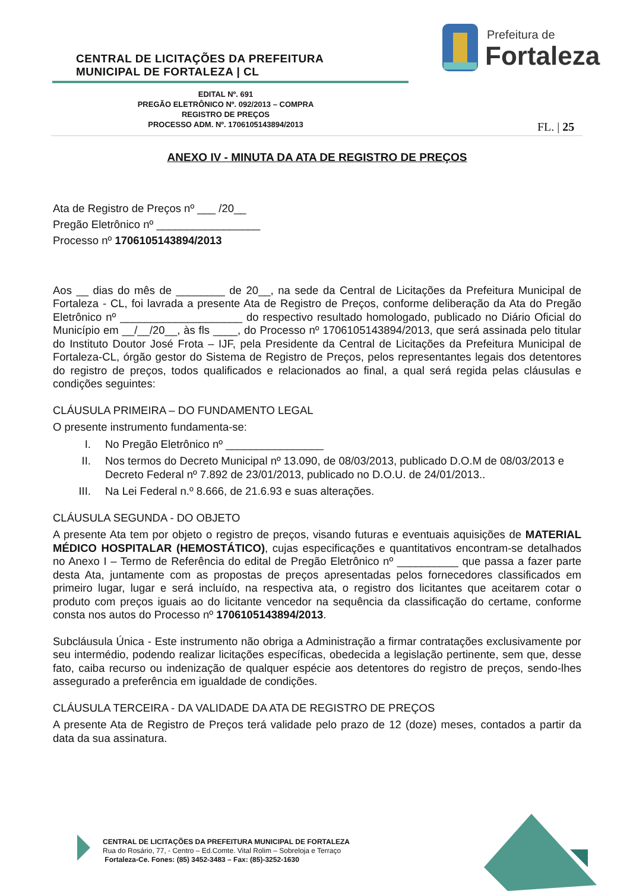CENTRAL DE LICITAÇÕES DA PREFEITURA
MUNICIPAL DE FORTALEZA | CL
Prefeitura de
Fortaleza
EDITAL Nº. 691
PREGÃO ELETRÔNICO Nº. 092/2013 – COMPRA
REGISTRO DE PREÇOS
PROCESSO ADM. Nº. 1706105143894/2013
FL. | 25
ANEXO IV - MINUTA DA ATA DE REGISTRO DE PREÇOS
Ata de Registro de Preços nº ___ /20__
Pregão Eletrônico nº _________________
Processo nº 1706105143894/2013
Aos __ dias do mês de ________ de 20__, na sede da Central de Licitações da Prefeitura Municipal de Fortaleza - CL, foi lavrada a presente Ata de Registro de Preços, conforme deliberação da Ata do Pregão Eletrônico nº ____________________ do respectivo resultado homologado, publicado no Diário Oficial do Município em __/__/20__, às fls ____, do Processo nº 1706105143894/2013, que será assinada pelo titular do Instituto Doutor José Frota – IJF, pela Presidente da Central de Licitações da Prefeitura Municipal de Fortaleza-CL, órgão gestor do Sistema de Registro de Preços, pelos representantes legais dos detentores do registro de preços, todos qualificados e relacionados ao final, a qual será regida pelas cláusulas e condições seguintes:
CLÁUSULA PRIMEIRA – DO FUNDAMENTO LEGAL
O presente instrumento fundamenta-se:
I. No Pregão Eletrônico nº ________________
II. Nos termos do Decreto Municipal nº 13.090, de 08/03/2013, publicado D.O.M de 08/03/2013 e Decreto Federal nº 7.892 de 23/01/2013, publicado no D.O.U. de 24/01/2013..
III. Na Lei Federal n.º 8.666, de 21.6.93 e suas alterações.
CLÁUSULA SEGUNDA - DO OBJETO
A presente Ata tem por objeto o registro de preços, visando futuras e eventuais aquisições de MATERIAL MÉDICO HOSPITALAR (HEMOSTÁTICO), cujas especificações e quantitativos encontram-se detalhados no Anexo I – Termo de Referência do edital de Pregão Eletrônico nº __________ que passa a fazer parte desta Ata, juntamente com as propostas de preços apresentadas pelos fornecedores classificados em primeiro lugar, lugar e será incluído, na respectiva ata, o registro dos licitantes que aceitarem cotar o produto com preços iguais ao do licitante vencedor na sequência da classificação do certame, conforme consta nos autos do Processo nº 1706105143894/2013.
Subcláusula Única - Este instrumento não obriga a Administração a firmar contratações exclusivamente por seu intermédio, podendo realizar licitações específicas, obedecida a legislação pertinente, sem que, desse fato, caiba recurso ou indenização de qualquer espécie aos detentores do registro de preços, sendo-lhes assegurado a preferência em igualdade de condições.
CLÁUSULA TERCEIRA - DA VALIDADE DA ATA DE REGISTRO DE PREÇOS
A presente Ata de Registro de Preços terá validade pelo prazo de 12 (doze) meses, contados a partir da data da sua assinatura.
CENTRAL DE LICITAÇÕES DA PREFEITURA MUNICIPAL DE FORTALEZA
Rua do Rosário, 77, - Centro – Ed.Comte. Vital Rolim – Sobreloja e Terraço
Fortaleza-Ce. Fones: (85) 3452-3483 – Fax: (85)-3252-1630